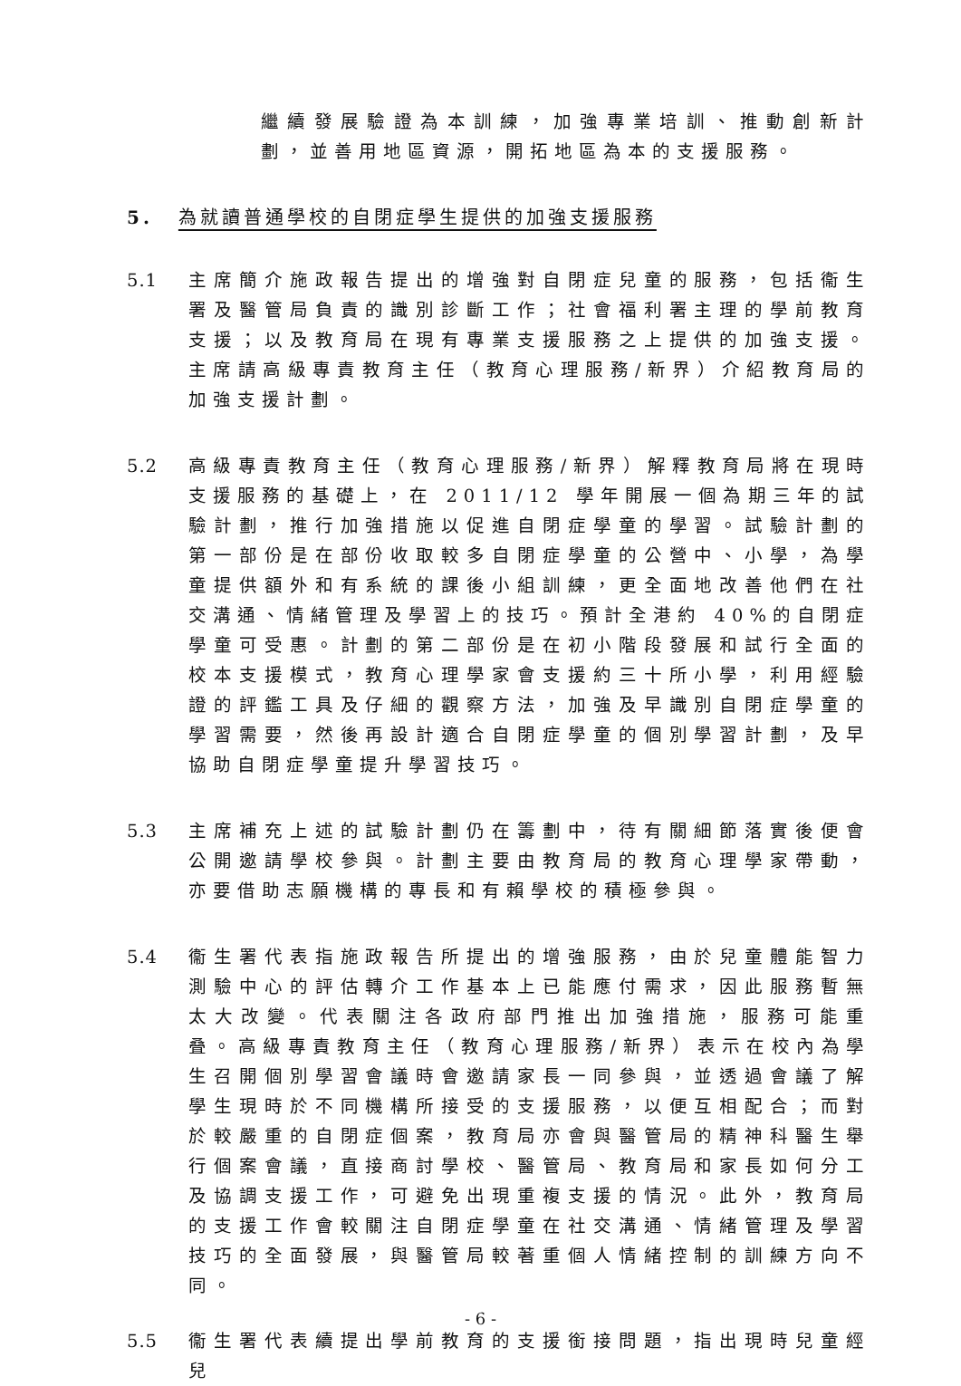繼續發展驗證為本訓練，加強專業培訓、推動創新計劃，並善用地區資源，開拓地區為本的支援服務。
5. 為就讀普通學校的自閉症學生提供的加強支援服務
5.1 主席簡介施政報告提出的增強對自閉症兒童的服務，包括衞生署及醫管局負責的識別診斷工作；社會福利署主理的學前教育支援；以及教育局在現有專業支援服務之上提供的加強支援。主席請高級專責教育主任（教育心理服務/新界）介紹教育局的加強支援計劃。
5.2 高級專責教育主任（教育心理服務/新界）解釋教育局將在現時支援服務的基礎上，在 2011/12 學年開展一個為期三年的試驗計劃，推行加強措施以促進自閉症學童的學習。試驗計劃的第一部份是在部份收取較多自閉症學童的公營中、小學，為學童提供額外和有系統的課後小組訓練，更全面地改善他們在社交溝通、情緒管理及學習上的技巧。預計全港約 40%的自閉症學童可受惠。計劃的第二部份是在初小階段發展和試行全面的校本支援模式，教育心理學家會支援約三十所小學，利用經驗證的評鑑工具及仔細的觀察方法，加強及早識別自閉症學童的學習需要，然後再設計適合自閉症學童的個別學習計劃，及早協助自閉症學童提升學習技巧。
5.3 主席補充上述的試驗計劃仍在籌劃中，待有關細節落實後便會公開邀請學校參與。計劃主要由教育局的教育心理學家帶動，亦要借助志願機構的專長和有賴學校的積極參與。
5.4 衞生署代表指施政報告所提出的增強服務，由於兒童體能智力測驗中心的評估轉介工作基本上已能應付需求，因此服務暫無太大改變。代表關注各政府部門推出加強措施，服務可能重叠。高級專責教育主任（教育心理服務/新界）表示在校內為學生召開個別學習會議時會邀請家長一同參與，並透過會議了解學生現時於不同機構所接受的支援服務，以便互相配合；而對於較嚴重的自閉症個案，教育局亦會與醫管局的精神科醫生舉行個案會議，直接商討學校、醫管局、教育局和家長如何分工及協調支援工作，可避免出現重複支援的情況。此外，教育局的支援工作會較關注自閉症學童在社交溝通、情緒管理及學習技巧的全面發展，與醫管局較著重個人情緒控制的訓練方向不同。
5.5 衞生署代表續提出學前教育的支援銜接問題，指出現時兒童經兒
- 6 -